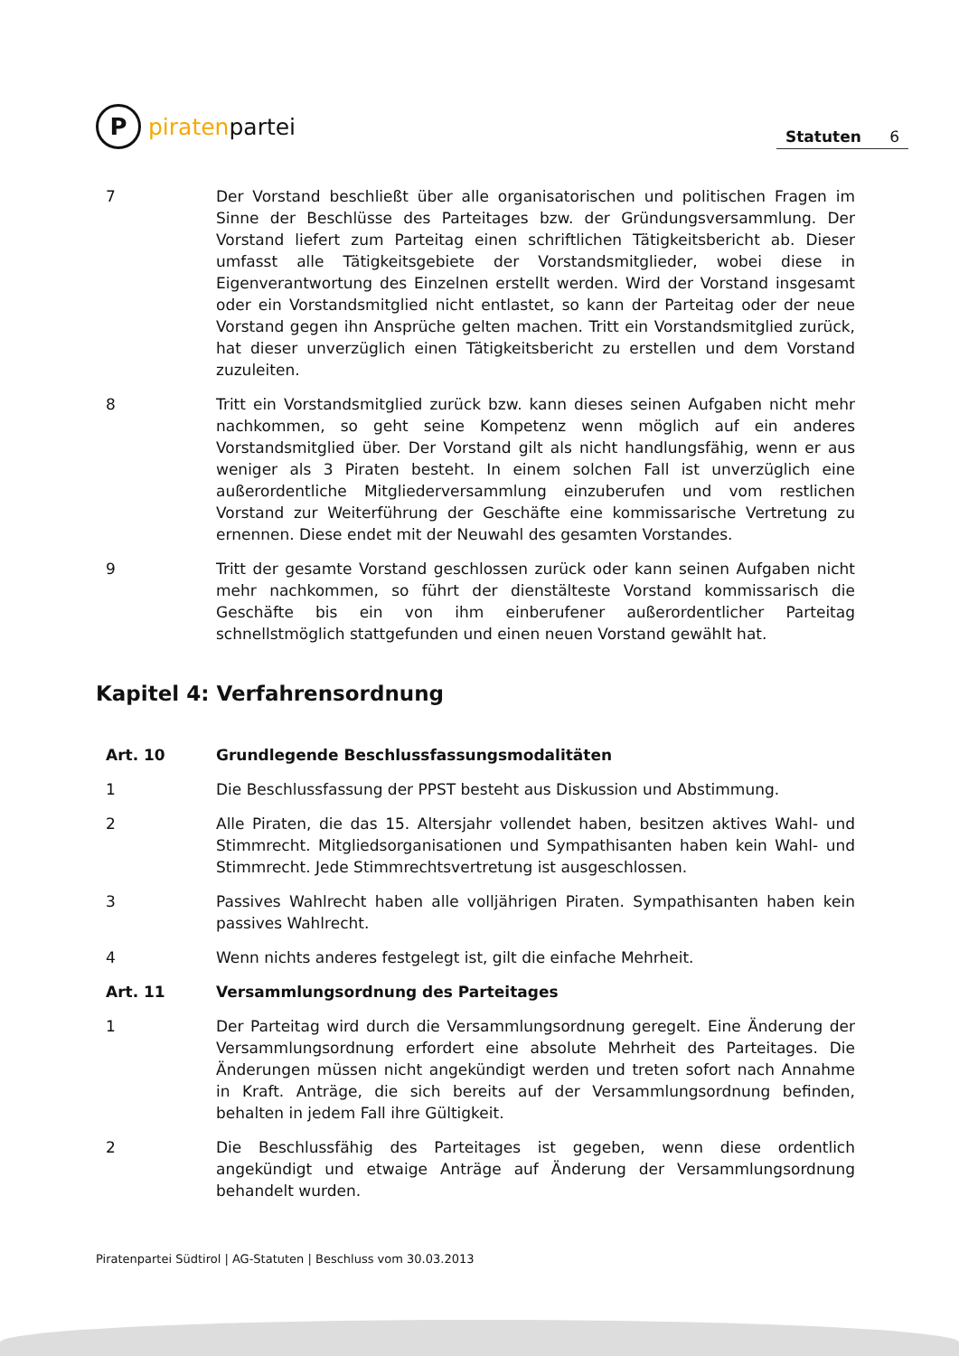P
piraten partei
Statuten 6
7 Der Vorstand beschließt über alle organisatorischen und politischen Fragen im Sinne der Beschlüsse des Parteitages bzw. der Gründungsversammlung. Der Vorstand liefert zum Parteitag einen schriftlichen Tätigkeitsbericht ab. Dieser umfasst alle Tätigkeitsgebiete der Vorstandsmitglieder, wobei diese in Eigenverantwortung des Einzelnen erstellt werden. Wird der Vorstand insgesamt oder ein Vorstandsmitglied nicht entlastet, so kann der Parteitag oder der neue Vorstand gegen ihn Ansprüche gelten machen. Tritt ein Vorstandsmitglied zurück, hat dieser unverzüglich einen Tätigkeitsbericht zu erstellen und dem Vorstand zuzuleiten.
8 Tritt ein Vorstandsmitglied zurück bzw. kann dieses seinen Aufgaben nicht mehr nachkommen, so geht seine Kompetenz wenn möglich auf ein anderes Vorstandsmitglied über. Der Vorstand gilt als nicht handlungsfähig, wenn er aus weniger als 3 Piraten besteht. In einem solchen Fall ist unverzüglich eine außerordentliche Mitgliederversammlung einzuberufen und vom restlichen Vorstand zur Weiterführung der Geschäfte eine kommissarische Vertretung zu ernennen. Diese endet mit der Neuwahl des gesamten Vorstandes.
9 Tritt der gesamte Vorstand geschlossen zurück oder kann seinen Aufgaben nicht mehr nachkommen, so führt der dienstälteste Vorstand kommissarisch die Geschäfte bis ein von ihm einberufener außerordentlicher Parteitag schnellstmöglich stattgefunden und einen neuen Vorstand gewählt hat.
Kapitel 4: Verfahrensordnung
Art. 10 Grundlegende Beschlussfassungsmodalitäten
1 Die Beschlussfassung der PPST besteht aus Diskussion und Abstimmung.
2 Alle Piraten, die das 15. Altersjahr vollendet haben, besitzen aktives Wahl- und Stimmrecht. Mitgliedsorganisationen und Sympathisanten haben kein Wahl- und Stimmrecht. Jede Stimmrechtsvertretung ist ausgeschlossen.
3 Passives Wahlrecht haben alle volljährigen Piraten. Sympathisanten haben kein passives Wahlrecht.
4 Wenn nichts anderes festgelegt ist, gilt die einfache Mehrheit.
Art. 11 Versammlungsordnung des Parteitages
1 Der Parteitag wird durch die Versammlungsordnung geregelt. Eine Änderung der Versammlungsordnung erfordert eine absolute Mehrheit des Parteitages. Die Änderungen müssen nicht angekündigt werden und treten sofort nach Annahme in Kraft. Anträge, die sich bereits auf der Versammlungsordnung befinden, behalten in jedem Fall ihre Gültigkeit.
2 Die Beschlussfähig des Parteitages ist gegeben, wenn diese ordentlich angekündigt und etwaige Anträge auf Änderung der Versammlungsordnung behandelt wurden.
Piratenpartei Südtirol | AG-Statuten | Beschluss vom 30.03.2013